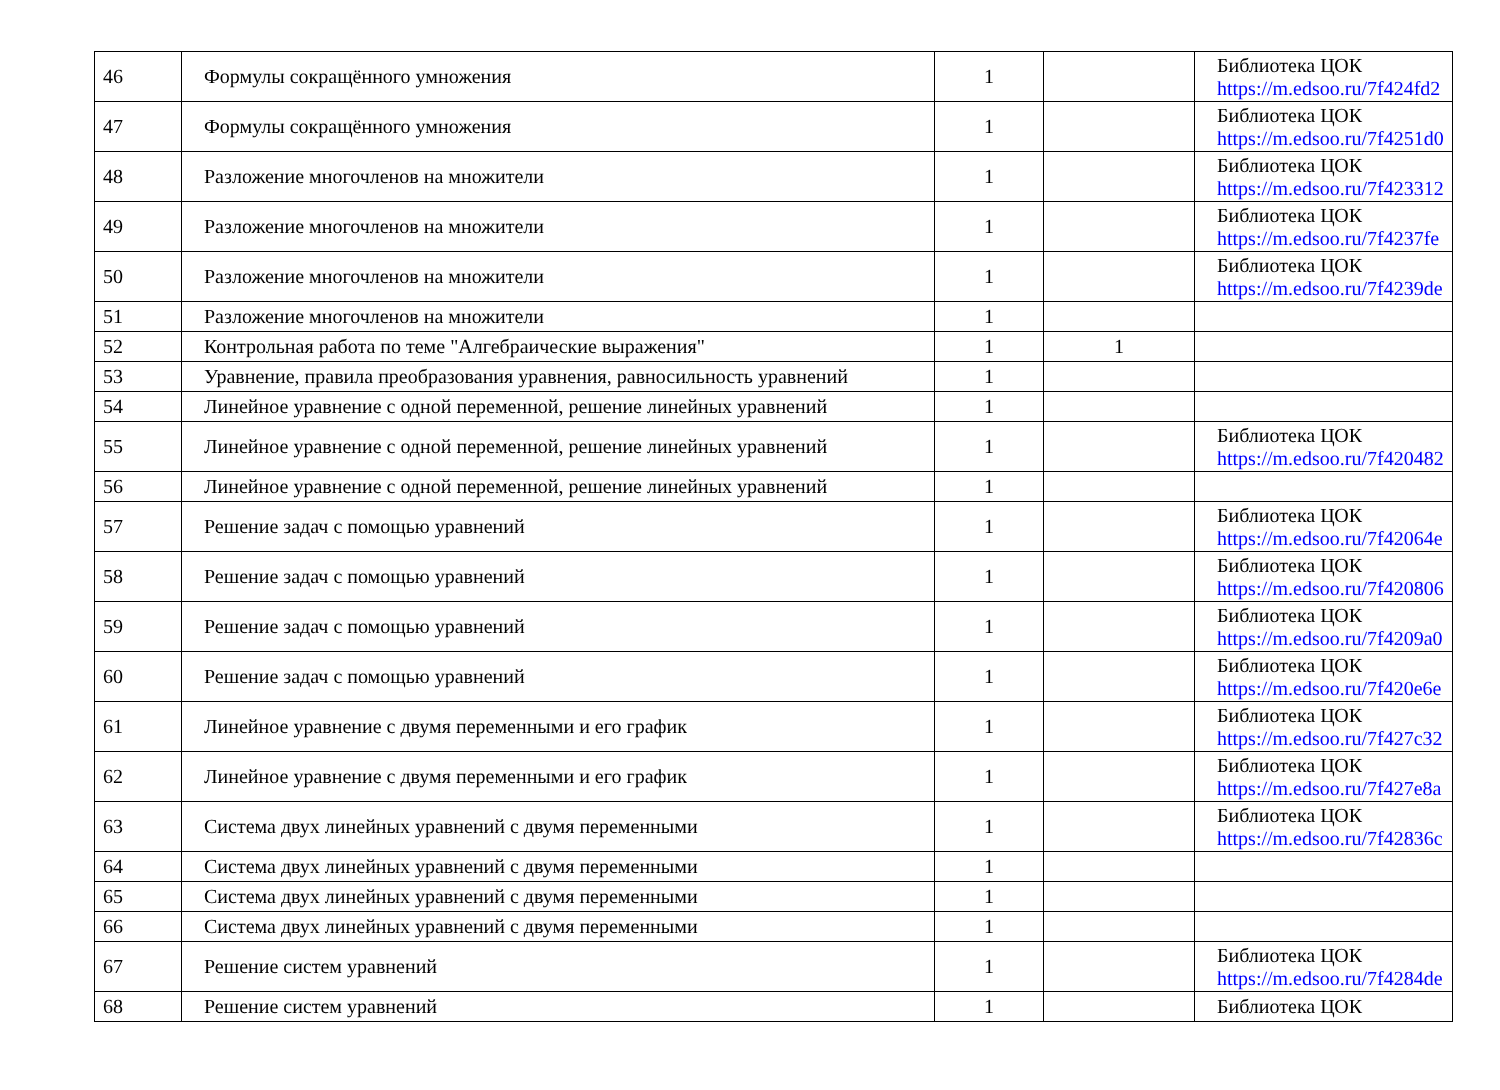| 46 | Формулы сокращённого умножения | 1 | | Библиотека ЦОК https://m.edsoo.ru/7f424fd2 |
| 47 | Формулы сокращённого умножения | 1 | | Библиотека ЦОК https://m.edsoo.ru/7f4251d0 |
| 48 | Разложение многочленов на множители | 1 | | Библиотека ЦОК https://m.edsoo.ru/7f423312 |
| 49 | Разложение многочленов на множители | 1 | | Библиотека ЦОК https://m.edsoo.ru/7f4237fe |
| 50 | Разложение многочленов на множители | 1 | | Библиотека ЦОК https://m.edsoo.ru/7f4239de |
| 51 | Разложение многочленов на множители | 1 | | |
| 52 | Контрольная работа по теме "Алгебраические выражения" | 1 | 1 | |
| 53 | Уравнение, правила преобразования уравнения, равносильность уравнений | 1 | | |
| 54 | Линейное уравнение с одной переменной, решение линейных уравнений | 1 | | |
| 55 | Линейное уравнение с одной переменной, решение линейных уравнений | 1 | | Библиотека ЦОК https://m.edsoo.ru/7f420482 |
| 56 | Линейное уравнение с одной переменной, решение линейных уравнений | 1 | | |
| 57 | Решение задач с помощью уравнений | 1 | | Библиотека ЦОК https://m.edsoo.ru/7f42064e |
| 58 | Решение задач с помощью уравнений | 1 | | Библиотека ЦОК https://m.edsoo.ru/7f420806 |
| 59 | Решение задач с помощью уравнений | 1 | | Библиотека ЦОК https://m.edsoo.ru/7f4209a0 |
| 60 | Решение задач с помощью уравнений | 1 | | Библиотека ЦОК https://m.edsoo.ru/7f420e6e |
| 61 | Линейное уравнение с двумя переменными и его график | 1 | | Библиотека ЦОК https://m.edsoo.ru/7f427c32 |
| 62 | Линейное уравнение с двумя переменными и его график | 1 | | Библиотека ЦОК https://m.edsoo.ru/7f427e8a |
| 63 | Система двух линейных уравнений с двумя переменными | 1 | | Библиотека ЦОК https://m.edsoo.ru/7f42836c |
| 64 | Система двух линейных уравнений с двумя переменными | 1 | | |
| 65 | Система двух линейных уравнений с двумя переменными | 1 | | |
| 66 | Система двух линейных уравнений с двумя переменными | 1 | | |
| 67 | Решение систем уравнений | 1 | | Библиотека ЦОК https://m.edsoo.ru/7f4284de |
| 68 | Решение систем уравнений | 1 | | Библиотека ЦОК |